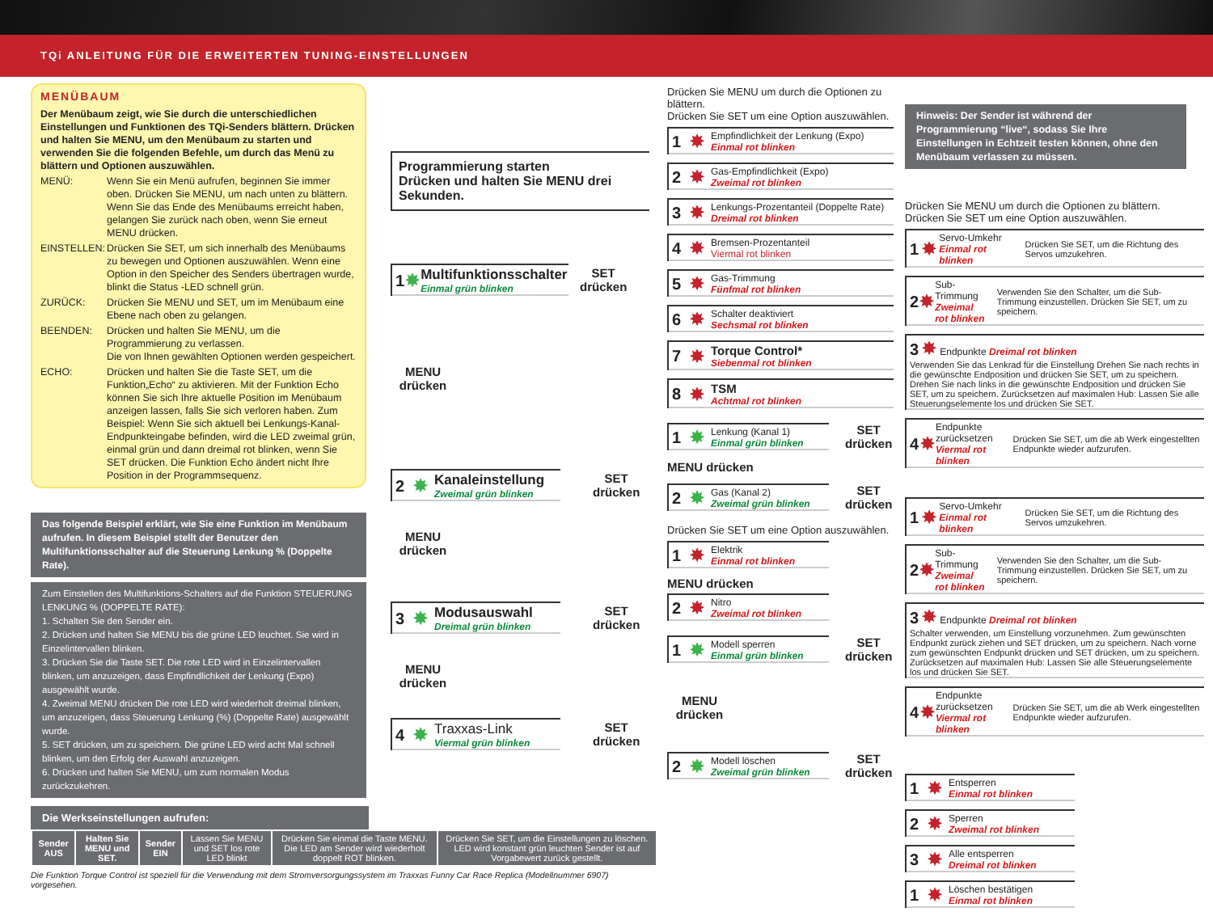TQi ANLEITUNG FÜR DIE ERWEITERTEN TUNING-EINSTELLUNGEN
MENÜBAUM
Der Menübaum zeigt, wie Sie durch die unterschiedlichen Einstellungen und Funktionen des TQi-Senders blättern. Drücken und halten Sie MENU, um den Menübaum zu starten und verwenden Sie die folgenden Befehle, um durch das Menü zu blättern und Optionen auszuwählen.
MENÜ: Wenn Sie ein Menü aufrufen, beginnen Sie immer oben. Drücken Sie MENU, um nach unten zu blättern. Wenn Sie das Ende des Menübaums erreicht haben, gelangen Sie zurück nach oben, wenn Sie erneut MENU drücken.
EINSTELLEN: Drücken Sie SET, um sich innerhalb des Menübaums zu bewegen und Optionen auszuwählen. Wenn eine Option in den Speicher des Senders übertragen wurde, blinkt die Status -LED schnell grün.
ZURÜCK: Drücken Sie MENU und SET, um im Menübaum eine Ebene nach oben zu gelangen.
BEENDEN: Drücken und halten Sie MENU, um die Programmierung zu verlassen.
Die von Ihnen gewählten Optionen werden gespeichert.
ECHO: Drücken und halten Sie die Taste SET, um die Funktion„Echo“ zu aktivieren. Mit der Funktion Echo können Sie sich Ihre aktuelle Position im Menübaum anzeigen lassen, falls Sie sich verloren haben. Zum Beispiel: Wenn Sie sich aktuell bei Lenkungs-Kanal-Endpunkteingabe befinden, wird die LED zweimal grün, einmal grün und dann dreimal rot blinken, wenn Sie SET drücken. Die Funktion Echo ändert nicht Ihre Position in der Programmsequenz.
Das folgende Beispiel erklärt, wie Sie eine Funktion im Menübaum aufrufen. In diesem Beispiel stellt der Benutzer den Multifunktionsschalter auf die Steuerung Lenkung % (Doppelte Rate).
Zum Einstellen des Multifunktions-Schalters auf die Funktion STEUERUNG LENKUNG % (DOPPELTE RATE):
1. Schalten Sie den Sender ein.
2. Drücken und halten Sie MENU bis die grüne LED leuchtet. Sie wird in Einzelintervallen blinken.
3. Drücken Sie die Taste SET. Die rote LED wird in Einzelintervallen blinken, um anzuzeigen, dass Empfindlichkeit der Lenkung (Expo) ausgewählt wurde.
4. Zweimal MENU drücken Die rote LED wird wiederholt dreimal blinken, um anzuzeigen, dass Steuerung Lenkung (%) (Doppelte Rate) ausgewählt wurde.
5. SET drücken, um zu speichern. Die grüne LED wird acht Mal schnell blinken, um den Erfolg der Auswahl anzuzeigen.
6. Drücken und halten Sie MENU, um zum normalen Modus zurückzukehren.
Programmierung starten
Drücken und halten Sie MENU drei Sekunden.
1 ✸ Multifunktionsschalter
Einmal grün blinken
SET
drücken
MENU
drücken
2 ✸ Kanaleinstellung
Zweimal grün blinken
SET
drücken
MENU
drücken
3 ✸ Modusauswahl
Dreimal grün blinken
SET
drücken
MENU
drücken
4 ✸ Traxxas-Link
Viermal grün blinken
SET
drücken
Die Werkseinstellungen aufrufen:
| Sender AUS | Halten Sie MENU und SET. | Sender EIN | Lassen Sie MENU und SET los rote LED blinkt | Drücken Sie einmal die Taste MENU. Die LED am Sender wird wiederholt doppelt ROT blinken. | Drücken Sie SET, um die Einstellungen zu löschen. LED wird konstant grün leuchten Sender ist auf Vorgabewert zurück gestellt. |
Die Funktion Torque Control ist speziell für die Verwendung mit dem Stromversorgungssystem im Traxxas Funny Car Race Replica (Modellnummer 6907) vorgesehen.
Drücken Sie MENU um durch die Optionen zu blättern.
Drücken Sie SET um eine Option auszuwählen.
1 ✸ Empfindlichkeit der Lenkung (Expo)
Einmal rot blinken
2 ✸ Gas-Empfindlichkeit (Expo)
Zweimal rot blinken
3 ✸ Lenkungs-Prozentanteil (Doppelte Rate)
Dreimal rot blinken
4 ✸ Bremsen-Prozentanteil
Viermal rot blinken
5 ✸ Gas-Trimmung
Fünfmal rot blinken
6 ✸ Schalter deaktiviert
Sechsmal rot blinken
7 ✸ Torque Control*
Siebenmal rot blinken
8 ✸ TSM
Achtmal rot blinken
1 ✸ Lenkung (Kanal 1)
Einmal grün blinken
SET
drücken
MENU drücken
2 ✸ Gas (Kanal 2)
Zweimal grün blinken
SET
drücken
Drücken Sie SET um eine Option auszuwählen.
1 ✸ Elektrik
Einmal rot blinken
MENU drücken
2 ✸ Nitro
Zweimal rot blinken
1 ✸ Modell sperren
Einmal grün blinken
SET
drücken
MENU
drücken
2 ✸ Modell löschen
Zweimal grün blinken
SET
drücken
Hinweis: Der Sender ist während der Programmierung “live“, sodass Sie Ihre Einstellungen in Echtzeit testen können, ohne den Menübaum verlassen zu müssen.
Drücken Sie MENU um durch die Optionen zu blättern.
Drücken Sie SET um eine Option auszuwählen.
1 ✸ Servo-Umkehr
Einmal rot blinken Drücken Sie SET, um die Richtung des Servos umzukehren.
2 ✸ Sub-Trimmung
Zweimal rot blinken Verwenden Sie den Schalter, um die Sub-Trimmung einzustellen. Drücken Sie SET, um zu speichern.
3 ✸ Endpunkte Dreimal rot blinken
Verwenden Sie das Lenkrad für die Einstellung Drehen Sie nach rechts in die gewünschte Endposition und drücken Sie SET, um zu speichern. Drehen Sie nach links in die gewünschte Endposition und drücken Sie SET, um zu speichern. Zurücksetzen auf maximalen Hub: Lassen Sie alle Steuerungselemente los und drücken Sie SET.
4 ✸ Endpunkte zurücksetzen
Viermal rot blinken Drücken Sie SET, um die ab Werk eingestellten Endpunkte wieder aufzurufen.
1 ✸ Servo-Umkehr
Einmal rot blinken Drücken Sie SET, um die Richtung des Servos umzukehren.
2 ✸ Sub-Trimmung
Zweimal rot blinken Verwenden Sie den Schalter, um die Sub-Trimmung einzustellen. Drücken Sie SET, um zu speichern.
3 ✸ Endpunkte Dreimal rot blinken
Schalter verwenden, um Einstellung vorzunehmen. Zum gewünschten Endpunkt zurück ziehen und SET drücken, um zu speichern. Nach vorne zum gewünschten Endpunkt drücken und SET drücken, um zu speichern. Zurücksetzen auf maximalen Hub: Lassen Sie alle Steuerungselemente los und drücken Sie SET.
4 ✸ Endpunkte zurücksetzen
Viermal rot blinken Drücken Sie SET, um die ab Werk eingestellten Endpunkte wieder aufzurufen.
1 ✸ Entsperren
Einmal rot blinken
2 ✸ Sperren
Zweimal rot blinken
3 ✸ Alle entsperren
Dreimal rot blinken
1 ✸ Löschen bestätigen
Einmal rot blinken